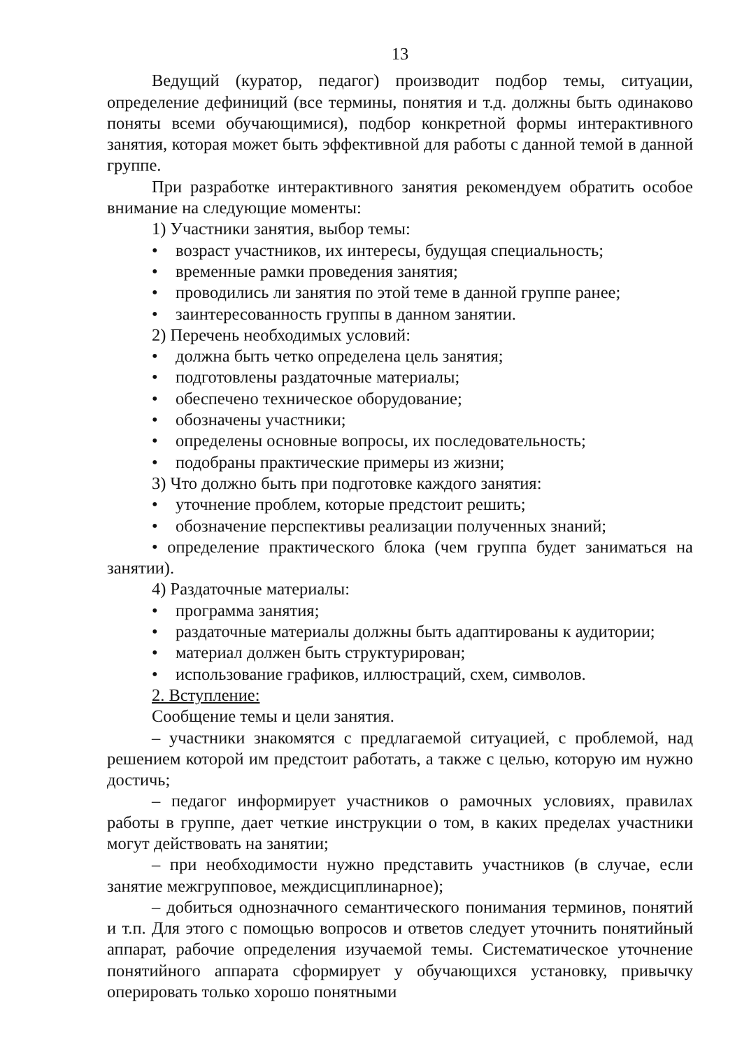13
Ведущий (куратор, педагог) производит подбор темы, ситуации, определение дефиниций (все термины, понятия и т.д. должны быть одинаково поняты всеми обучающимися), подбор конкретной формы интерактивного занятия, которая может быть эффективной для работы с данной темой в данной группе.
При разработке интерактивного занятия рекомендуем обратить особое внимание на следующие моменты:
1) Участники занятия, выбор темы:
• возраст участников, их интересы, будущая специальность;
• временные рамки проведения занятия;
• проводились ли занятия по этой теме в данной группе ранее;
• заинтересованность группы в данном занятии.
2) Перечень необходимых условий:
• должна быть четко определена цель занятия;
• подготовлены раздаточные материалы;
• обеспечено техническое оборудование;
• обозначены участники;
• определены основные вопросы, их последовательность;
• подобраны практические примеры из жизни;
3) Что должно быть при подготовке каждого занятия:
• уточнение проблем, которые предстоит решить;
• обозначение перспективы реализации полученных знаний;
• определение практического блока (чем группа будет заниматься на занятии).
4) Раздаточные материалы:
• программа занятия;
• раздаточные материалы должны быть адаптированы к аудитории;
• материал должен быть структурирован;
• использование графиков, иллюстраций, схем, символов.
2. Вступление:
Сообщение темы и цели занятия.
– участники знакомятся с предлагаемой ситуацией, с проблемой, над решением которой им предстоит работать, а также с целью, которую им нужно достичь;
– педагог информирует участников о рамочных условиях, правилах работы в группе, дает четкие инструкции о том, в каких пределах участники могут действовать на занятии;
– при необходимости нужно представить участников (в случае, если занятие межгрупповое, междисциплинарное);
– добиться однозначного семантического понимания терминов, понятий и т.п. Для этого с помощью вопросов и ответов следует уточнить понятийный аппарат, рабочие определения изучаемой темы. Систематическое уточнение понятийного аппарата сформирует у обучающихся установку, привычку оперировать только хорошо понятными